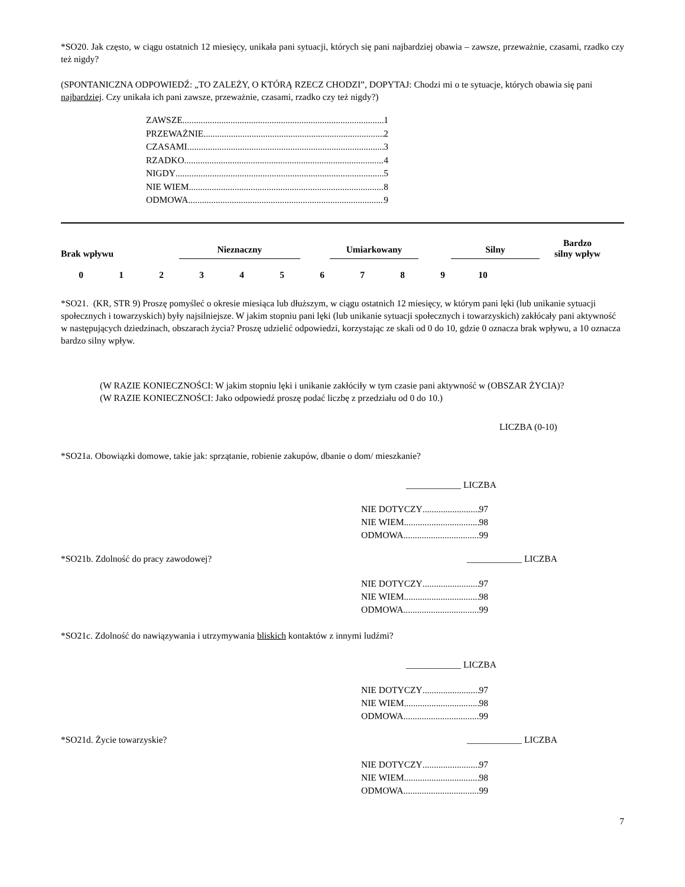*SO20. Jak często, w ciągu ostatnich 12 miesięcy, unikała pani sytuacji, których się pani najbardziej obawia – zawsze, przeważnie, czasami, rzadko czy też nigdy?
(SPONTANICZNA ODPOWIEDŹ: „TO ZALEŻY, O KTÓRĄ RZECZ CHODZI”, DOPYTAJ: Chodzi mi o te sytuacje, których obawia się pani najbardziej. Czy unikała ich pani zawsze, przeważnie, czasami, rzadko czy też nigdy?)
ZAWSZE 1
PRZEWAŻNIE 2
CZASAMI 3
RZADKO 4
NIGDY 5
NIE WIEM 8
ODMOWA 9
Brak wpływu Nieznaczny Umiarkowany Silny Bardzo
silny wpływ
0123456789 10
*SO21. (KR, STR 9) Proszę pomyśleć o okresie miesiąca lub dłuższym, w ciągu ostatnich 12 miesięcy, w którym pani lęki (lub unikanie sytuacji społecznych i towarzyskich) były najsilniejsze. W jakim stopniu pani lęki (lub unikanie sytuacji społecznych i towarzyskich) zakłócały pani aktywność w następujących dziedzinach, obszarach życia? Proszę udzielić odpowiedzi, korzystając ze skali od 0 do 10, gdzie 0 oznacza brak wpływu, a 10 oznacza bardzo silny wpływ.
(W RAZIE KONIECZNOŚCI: W jakim stopniu lęki i unikanie zakłóciły w tym czasie pani aktywność w (OBSZAR ŻYCIA)?
(W RAZIE KONIECZNOŚCI: Jako odpowiedź proszę podać liczbę z przedziału od 0 do 10.)
LICZBA (0-10)
*SO21a. Obowiązki domowe, takie jak: sprzątanie, robienie zakupów, dbanie o dom/ mieszkanie?
____________ LICZBA
NIE DOTYCZY 97
NIE WIEM 98
ODMOWA 99
*SO21b. Zdolność do pracy zawodowej? ____________ LICZBA
NIE DOTYCZY 97
NIE WIEM 98
ODMOWA 99
*SO21c. Zdolność do nawiązywania i utrzymywania bliskich kontaktów z innymi ludźmi?
____________ LICZBA
NIE DOTYCZY 97
NIE WIEM 98
ODMOWA 99
*SO21d. Życie towarzyskie? ____________ LICZBA
NIE DOTYCZY 97
NIE WIEM 98
ODMOWA 99
7